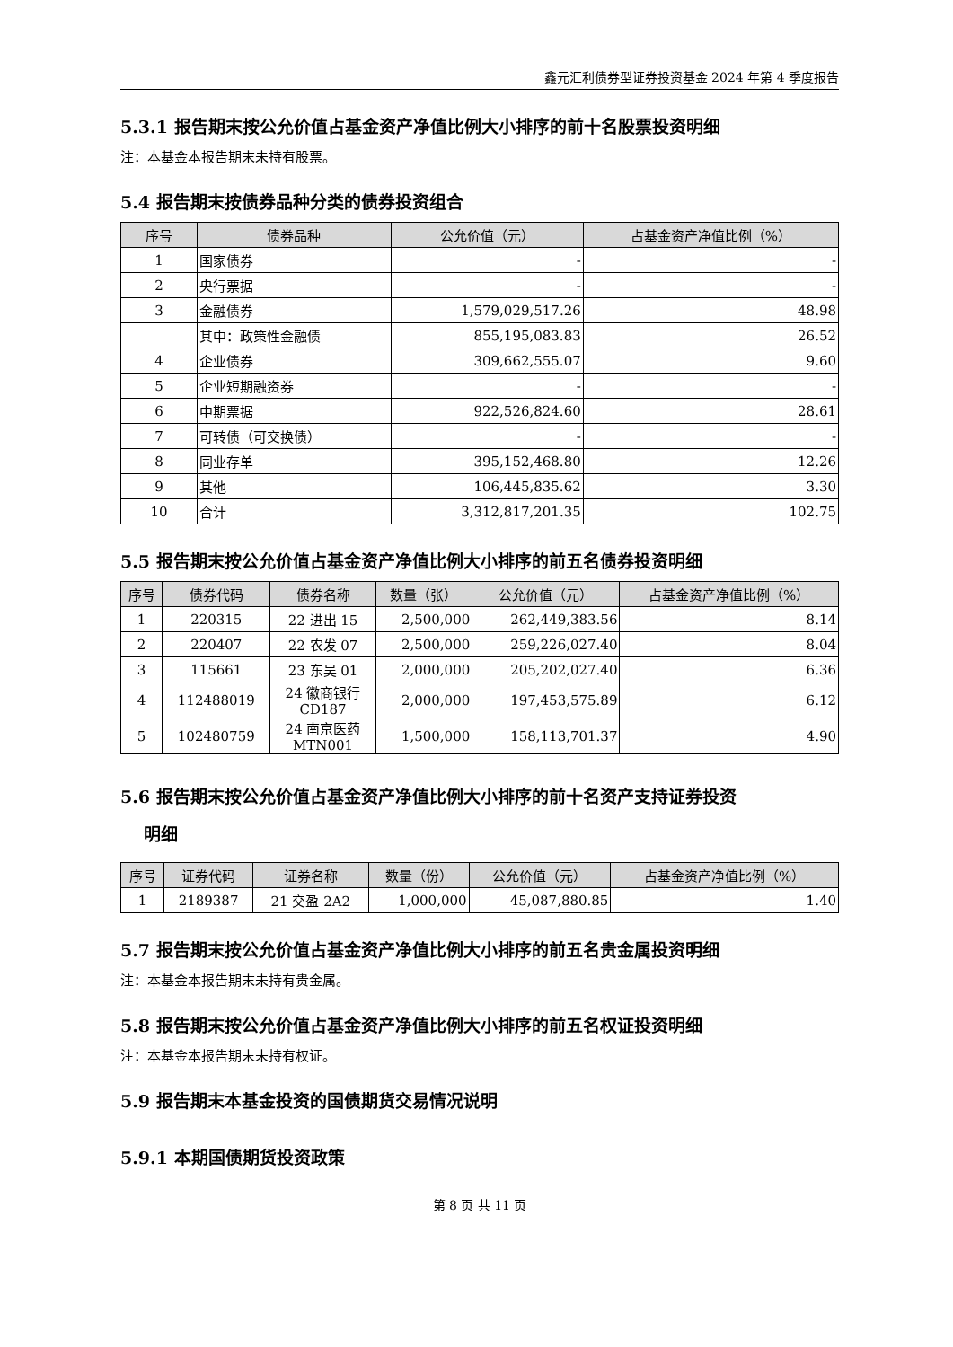鑫元汇利债券型证券投资基金 2024 年第 4 季度报告
5.3.1 报告期末按公允价值占基金资产净值比例大小排序的前十名股票投资明细
注：本基金本报告期末未持有股票。
5.4 报告期末按债券品种分类的债券投资组合
| 序号 | 债券品种 | 公允价值（元） | 占基金资产净值比例（%） |
| --- | --- | --- | --- |
| 1 | 国家债券 | - | - |
| 2 | 央行票据 | - | - |
| 3 | 金融债券 | 1,579,029,517.26 | 48.98 |
| | 其中：政策性金融债 | 855,195,083.83 | 26.52 |
| 4 | 企业债券 | 309,662,555.07 | 9.60 |
| 5 | 企业短期融资券 | - | - |
| 6 | 中期票据 | 922,526,824.60 | 28.61 |
| 7 | 可转债（可交换债） | - | - |
| 8 | 同业存单 | 395,152,468.80 | 12.26 |
| 9 | 其他 | 106,445,835.62 | 3.30 |
| 10 | 合计 | 3,312,817,201.35 | 102.75 |
5.5 报告期末按公允价值占基金资产净值比例大小排序的前五名债券投资明细
| 序号 | 债券代码 | 债券名称 | 数量（张） | 公允价值（元） | 占基金资产净值比例（%） |
| --- | --- | --- | --- | --- | --- |
| 1 | 220315 | 22 进出 15 | 2,500,000 | 262,449,383.56 | 8.14 |
| 2 | 220407 | 22 农发 07 | 2,500,000 | 259,226,027.40 | 8.04 |
| 3 | 115661 | 23 东吴 01 | 2,000,000 | 205,202,027.40 | 6.36 |
| 4 | 112488019 | 24 徽商银行 CD187 | 2,000,000 | 197,453,575.89 | 6.12 |
| 5 | 102480759 | 24 南京医药 MTN001 | 1,500,000 | 158,113,701.37 | 4.90 |
5.6 报告期末按公允价值占基金资产净值比例大小排序的前十名资产支持证券投资
明细
| 序号 | 证券代码 | 证券名称 | 数量（份） | 公允价值（元） | 占基金资产净值比例（%） |
| --- | --- | --- | --- | --- | --- |
| 1 | 2189387 | 21 交盈 2A2 | 1,000,000 | 45,087,880.85 | 1.40 |
5.7 报告期末按公允价值占基金资产净值比例大小排序的前五名贵金属投资明细
注：本基金本报告期末未持有贵金属。
5.8 报告期末按公允价值占基金资产净值比例大小排序的前五名权证投资明细
注：本基金本报告期末未持有权证。
5.9 报告期末本基金投资的国债期货交易情况说明
5.9.1 本期国债期货投资政策
第 8 页 共 11 页